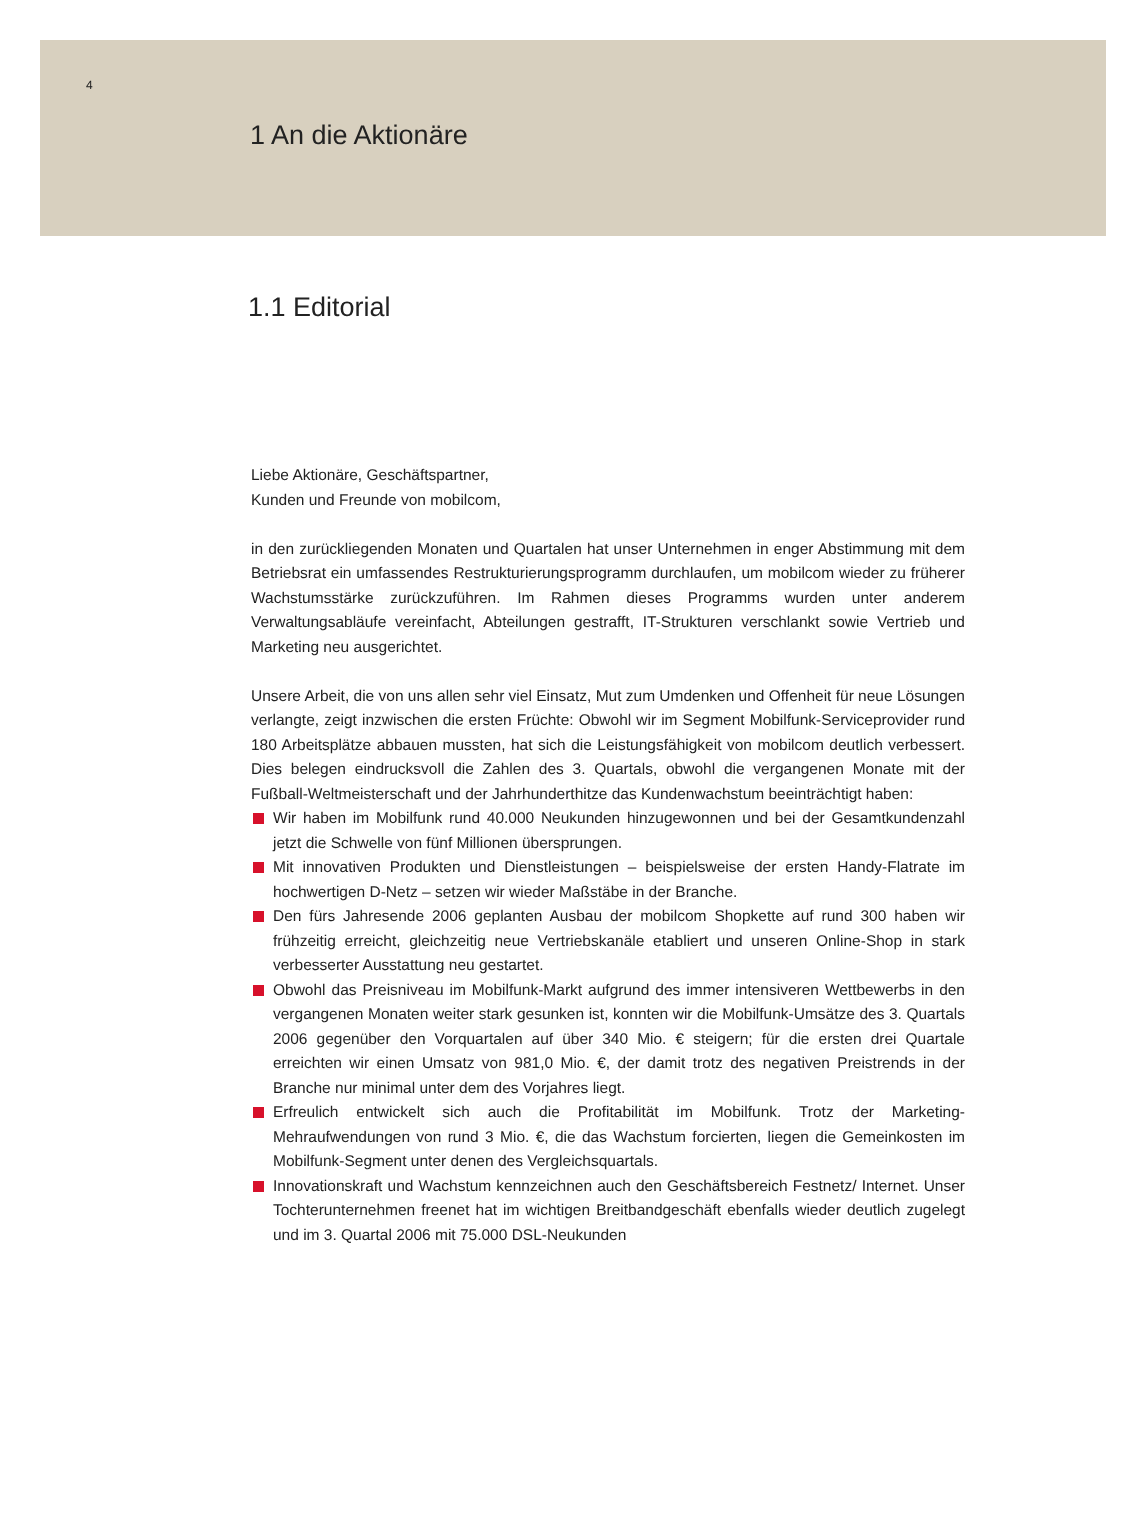4
1 An die Aktionäre
1.1 Editorial
Liebe Aktionäre, Geschäftspartner,
Kunden und Freunde von mobilcom,
in den zurückliegenden Monaten und Quartalen hat unser Unternehmen in enger Abstimmung mit dem Betriebsrat ein umfassendes Restrukturierungsprogramm durchlaufen, um mobilcom wieder zu früherer Wachstumsstärke zurückzuführen. Im Rahmen dieses Programms wurden unter anderem Verwaltungsabläufe vereinfacht, Abteilungen gestrafft, IT-Strukturen verschlankt sowie Vertrieb und Marketing neu ausgerichtet.
Unsere Arbeit, die von uns allen sehr viel Einsatz, Mut zum Umdenken und Offenheit für neue Lösungen verlangte, zeigt inzwischen die ersten Früchte: Obwohl wir im Segment Mobilfunk-Serviceprovider rund 180 Arbeitsplätze abbauen mussten, hat sich die Leistungsfähigkeit von mobilcom deutlich verbessert. Dies belegen eindrucksvoll die Zahlen des 3. Quartals, obwohl die vergangenen Monate mit der Fußball-Weltmeisterschaft und der Jahrhunderthitze das Kundenwachstum beeinträchtigt haben:
Wir haben im Mobilfunk rund 40.000 Neukunden hinzugewonnen und bei der Gesamtkundenzahl jetzt die Schwelle von fünf Millionen übersprungen.
Mit innovativen Produkten und Dienstleistungen – beispielsweise der ersten Handy-Flatrate im hochwertigen D-Netz – setzen wir wieder Maßstäbe in der Branche.
Den fürs Jahresende 2006 geplanten Ausbau der mobilcom Shopkette auf rund 300 haben wir frühzeitig erreicht, gleichzeitig neue Vertriebskanäle etabliert und unseren Online-Shop in stark verbesserter Ausstattung neu gestartet.
Obwohl das Preisniveau im Mobilfunk-Markt aufgrund des immer intensiveren Wettbewerbs in den vergangenen Monaten weiter stark gesunken ist, konnten wir die Mobilfunk-Umsätze des 3. Quartals 2006 gegenüber den Vorquartalen auf über 340 Mio. € steigern; für die ersten drei Quartale erreichten wir einen Umsatz von 981,0 Mio. €, der damit trotz des negativen Preistrends in der Branche nur minimal unter dem des Vorjahres liegt.
Erfreulich entwickelt sich auch die Profitabilität im Mobilfunk. Trotz der Marketing-Mehraufwendungen von rund 3 Mio. €, die das Wachstum forcierten, liegen die Gemeinkosten im Mobilfunk-Segment unter denen des Vergleichsquartals.
Innovationskraft und Wachstum kennzeichnen auch den Geschäftsbereich Festnetz/ Internet. Unser Tochterunternehmen freenet hat im wichtigen Breitbandgeschäft ebenfalls wieder deutlich zugelegt und im 3. Quartal 2006 mit 75.000 DSL-Neukunden